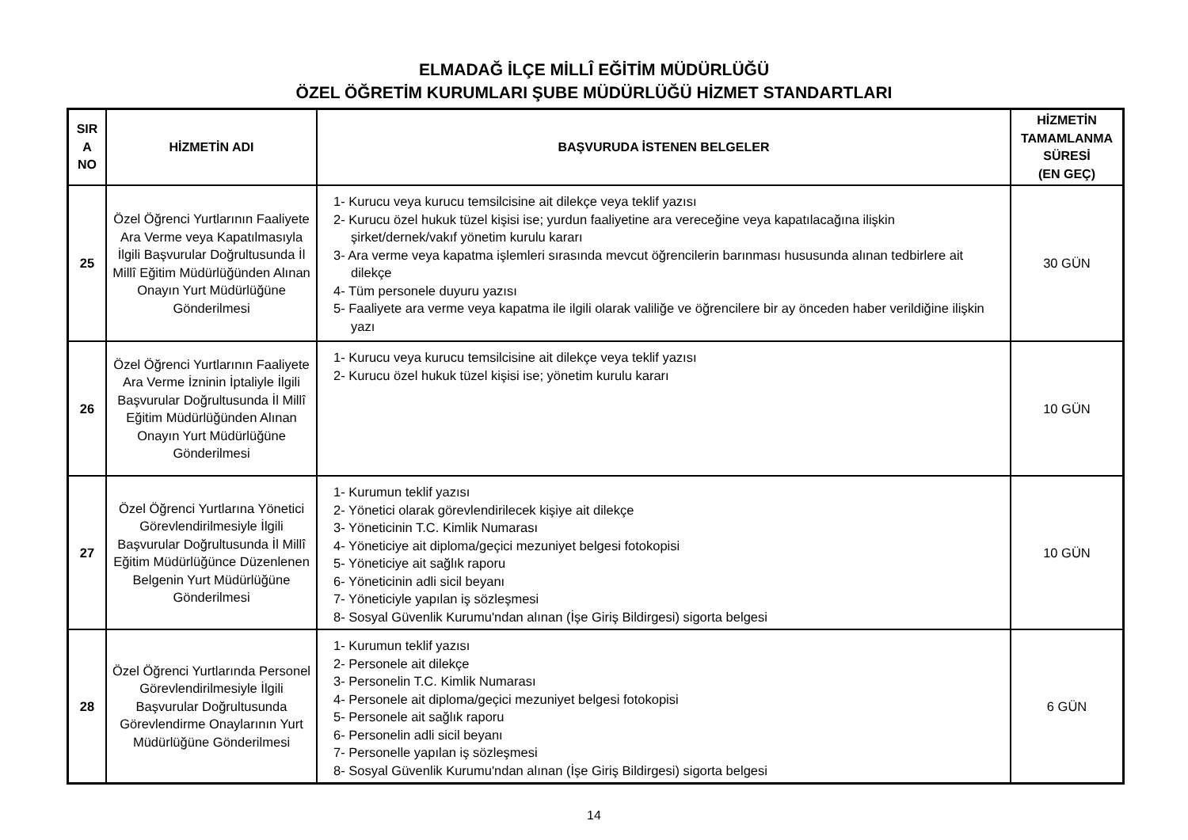ELMADAĞ İLÇE MİLLÎ EĞİTİM MÜDÜRLÜĞÜ
ÖZEL ÖĞRETİM KURUMLARI ŞUBE MÜDÜRLÜĞÜ HİZMET STANDARTLARI
| SIR A NO | HİZMETİN ADI | BAŞVURUDA İSTENEN BELGELER | HİZMETİN TAMAMLANMA SÜRESİ (EN GEÇ) |
| --- | --- | --- | --- |
| 25 | Özel Öğrenci Yurtlarının Faaliyete Ara Verme veya Kapatılmasıyla İlgili Başvurular Doğrultusunda İl Millî Eğitim Müdürlüğünden Alınan Onayın Yurt Müdürlüğüne Gönderilmesi | 1- Kurucu veya kurucu temsilcisine ait dilekçe veya teklif yazısı 2- Kurucu özel hukuk tüzel kişisi ise; yurdun faaliyetine ara vereceğine veya kapatılacağına ilişkin şirket/dernek/vakıf yönetim kurulu kararı 3- Ara verme veya kapatma işlemleri sırasında mevcut öğrencilerin barınması hususunda alınan tedbirlere ait dilekçe 4- Tüm personele duyuru yazısı 5- Faaliyete ara verme veya kapatma ile ilgili olarak valiliğe ve öğrencilere bir ay önceden haber verildiğine ilişkin yazı | 30 GÜN |
| 26 | Özel Öğrenci Yurtlarının Faaliyete Ara Verme İzninin İptaliyle İlgili Başvurular Doğrultusunda İl Millî Eğitim Müdürlüğünden Alınan Onayın Yurt Müdürlüğüne Gönderilmesi | 1- Kurucu veya kurucu temsilcisine ait dilekçe veya teklif yazısı 2- Kurucu özel hukuk tüzel kişisi ise; yönetim kurulu kararı | 10 GÜN |
| 27 | Özel Öğrenci Yurtlarına Yönetici Görevlendirilmesiyle İlgili Başvurular Doğrultusunda İl Millî Eğitim Müdürlüğünce Düzenlenen Belgenin Yurt Müdürlüğüne Gönderilmesi | 1- Kurumun teklif yazısı 2- Yönetici olarak görevlendirilecek kişiye ait dilekçe 3- Yöneticinin T.C. Kimlik Numarası 4- Yöneticiye ait diploma/geçici mezuniyet belgesi fotokopisi 5- Yöneticiye ait sağlık raporu 6- Yöneticinin adli sicil beyanı 7- Yöneticiyle yapılan iş sözleşmesi 8- Sosyal Güvenlik Kurumu'ndan alınan (İşe Giriş Bildirgesi) sigorta belgesi | 10 GÜN |
| 28 | Özel Öğrenci Yurtlarında Personel Görevlendirilmesiyle İlgili Başvurular Doğrultusunda Görevlendirme Onaylarının Yurt Müdürlüğüne Gönderilmesi | 1- Kurumun teklif yazısı 2- Personele ait dilekçe 3- Personelin T.C. Kimlik Numarası 4- Personele ait diploma/geçici mezuniyet belgesi fotokopisi 5- Personele ait sağlık raporu 6- Personelin adli sicil beyanı 7- Personelle yapılan iş sözleşmesi 8- Sosyal Güvenlik Kurumu'ndan alınan (İşe Giriş Bildirgesi) sigorta belgesi | 6 GÜN |
14